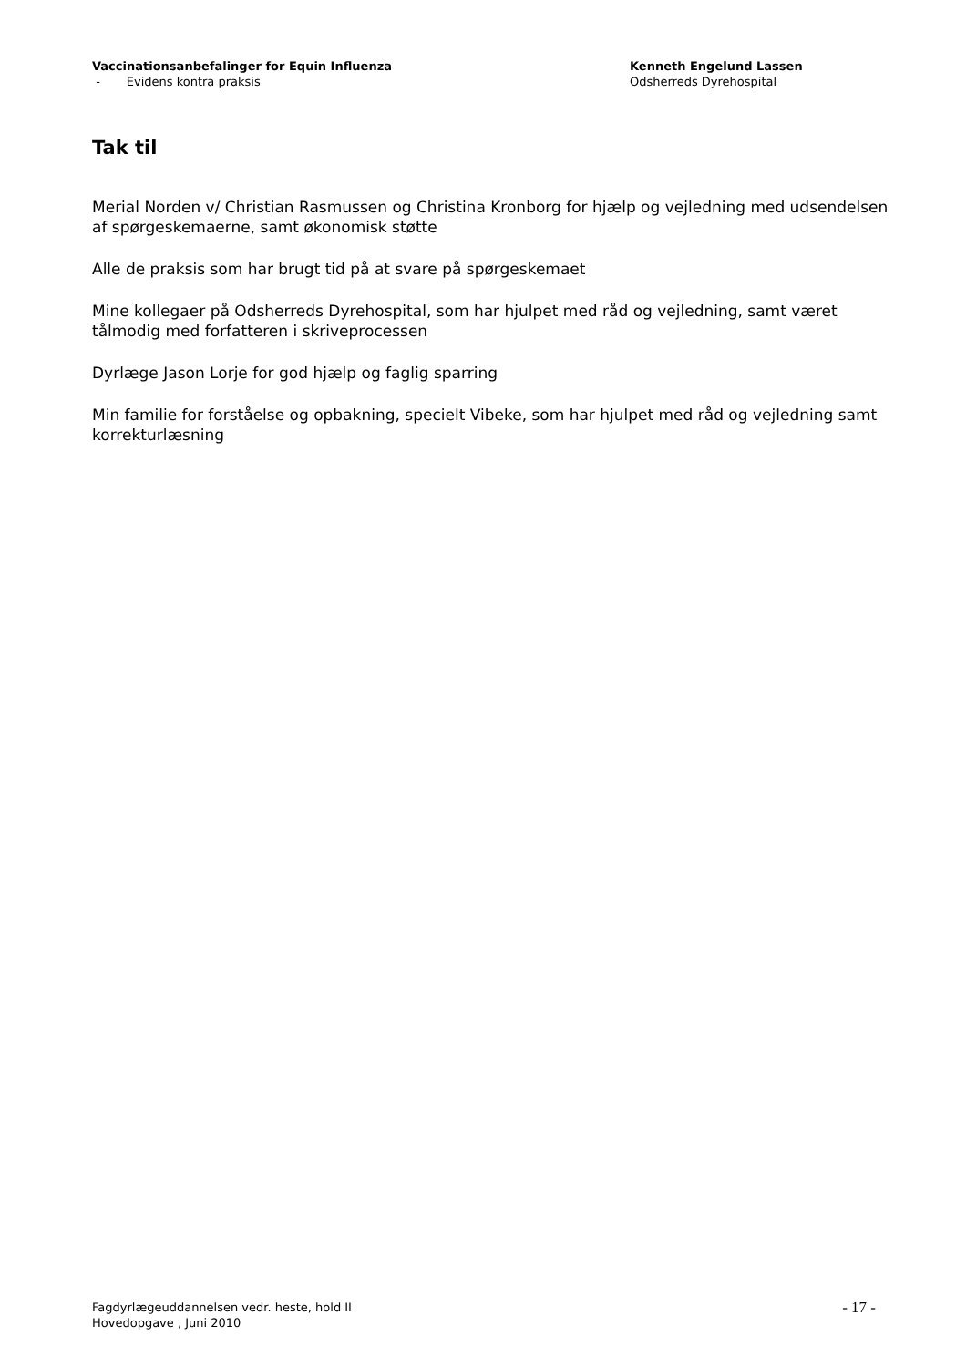Vaccinationsanbefalinger for Equin Influenza
- Evidens kontra praksis
Kenneth Engelund Lassen
Odsherreds Dyrehospital
Tak til
Merial Norden v/ Christian Rasmussen og Christina Kronborg for hjælp og vejledning med udsendelsen af spørgeskemaerne, samt økonomisk støtte
Alle de praksis som har brugt tid på at svare på spørgeskemaet
Mine kollegaer på Odsherreds Dyrehospital, som har hjulpet med råd og vejledning, samt været tålmodig med forfatteren i skriveprocessen
Dyrlæge Jason Lorje for god hjælp og faglig sparring
Min familie for forståelse og opbakning, specielt Vibeke, som har hjulpet med råd og vejledning samt korrekturlæsning
Fagdyrlægeuddannelsen vedr. heste, hold II
Hovedopgave , Juni 2010
- 17 -